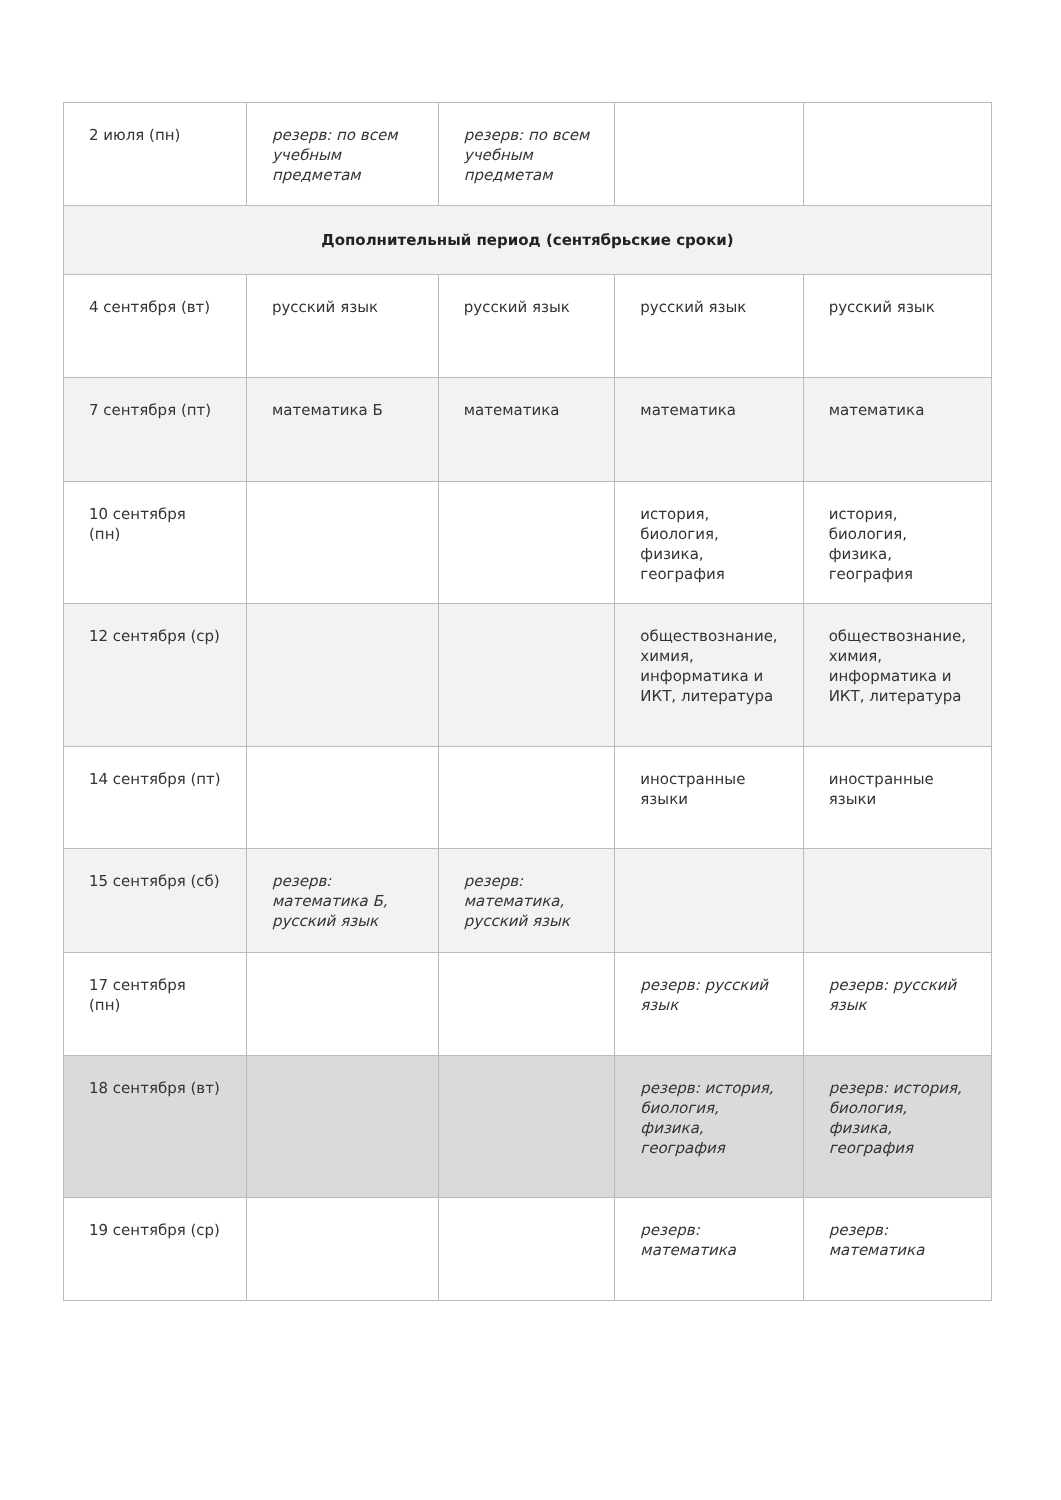| 2 июля (пн) | резерв: по всем учебным предметам | резерв: по всем учебным предметам | | |
| Дополнительный период (сентябрьские сроки) | | | | |
| 4 сентября (вт) | русский язык | русский язык | русский язык | русский язык |
| 7 сентября (пт) | математика Б | математика | математика | математика |
| 10 сентября (пн) | | | история, биология, физика, география | история, биология, физика, география |
| 12 сентября (ср) | | | обществознание, химия, информатика и ИКТ, литература | обществознание, химия, информатика и ИКТ, литература |
| 14 сентября (пт) | | | иностранные языки | иностранные языки |
| 15 сентября (сб) | резерв: математика Б, русский язык | резерв: математика, русский язык | | |
| 17 сентября (пн) | | | резерв: русский язык | резерв: русский язык |
| 18 сентября (вт) | | | резерв: история, биология, физика, география | резерв: история, биология, физика, география |
| 19 сентября (ср) | | | резерв: математика | резерв: математика |